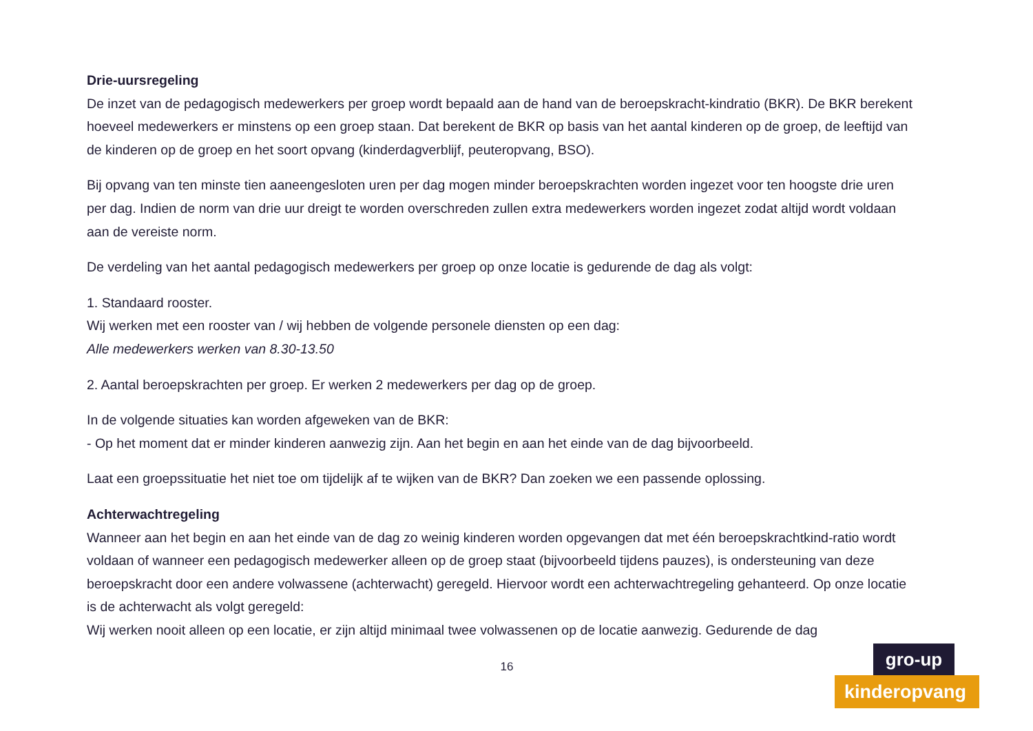Drie-uursregeling
De inzet van de pedagogisch medewerkers per groep wordt bepaald aan de hand van de beroepskracht-kindratio (BKR). De BKR berekent hoeveel medewerkers er minstens op een groep staan. Dat berekent de BKR op basis van het aantal kinderen op de groep, de leeftijd van de kinderen op de groep en het soort opvang (kinderdagverblijf, peuteropvang, BSO).
Bij opvang van ten minste tien aaneengesloten uren per dag mogen minder beroepskrachten worden ingezet voor ten hoogste drie uren per dag. Indien de norm van drie uur dreigt te worden overschreden zullen extra medewerkers worden ingezet zodat altijd wordt voldaan aan de vereiste norm.
De verdeling van het aantal pedagogisch medewerkers per groep op onze locatie is gedurende de dag als volgt:
1. Standaard rooster.
Wij werken met een rooster van / wij hebben de volgende personele diensten op een dag:
Alle medewerkers werken van 8.30-13.50
2. Aantal beroepskrachten per groep. Er werken 2 medewerkers per dag op de groep.
In de volgende situaties kan worden afgeweken van de BKR:
- Op het moment dat er minder kinderen aanwezig zijn. Aan het begin en aan het einde van de dag bijvoorbeeld.
Laat een groepssituatie het niet toe om tijdelijk af te wijken van de BKR? Dan zoeken we een passende oplossing.
Achterwachtregeling
Wanneer aan het begin en aan het einde van de dag zo weinig kinderen worden opgevangen dat met één beroepskrachtkind-ratio wordt voldaan of wanneer een pedagogisch medewerker alleen op de groep staat (bijvoorbeeld tijdens pauzes), is ondersteuning van deze beroepskracht door een andere volwassene (achterwacht) geregeld. Hiervoor wordt een achterwachtregeling gehanteerd. Op onze locatie is de achterwacht als volgt geregeld:
Wij werken nooit alleen op een locatie, er zijn altijd minimaal twee volwassenen op de locatie aanwezig. Gedurende de dag
16
gro-up
kinderopvang